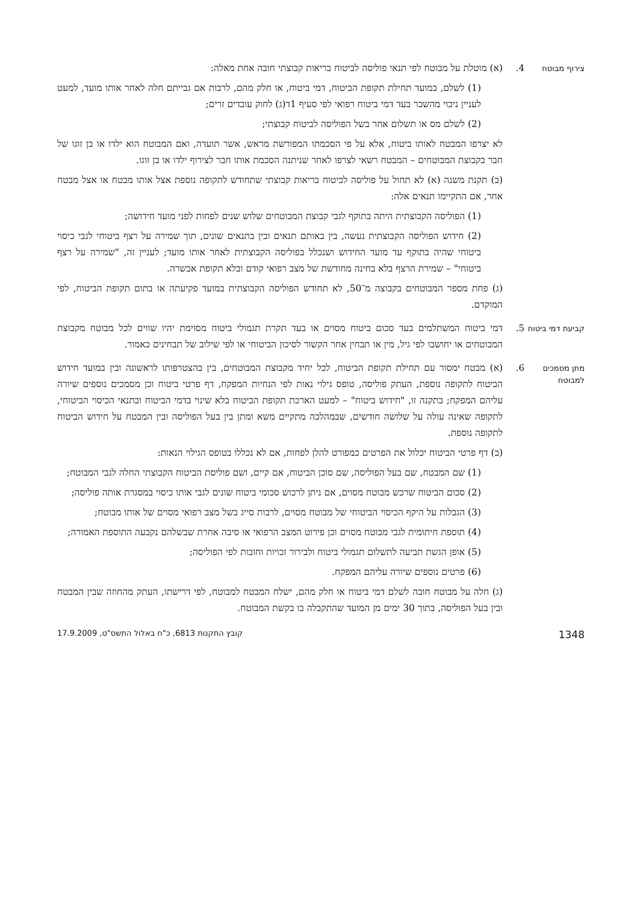צירוף מבוטח
4. (א) מוטלת על מבוטח לפי תנאי פוליסה לביטוח בריאות קבוצתי חובה אחת מאלה:
(1) לשלם, במועד תחילת תקופת הביטוח, דמי ביטוח, או חלק מהם, לרבות אם גבייתם חלה לאחר אותו מועד, למעט לעניין ניכוי מהשכר בעד דמי ביטוח רפואי לפי סעיף 1ד(ג) לחוק עובדים זרים;
(2) לשלם מס או תשלום אחר בשל הפוליסה לביטוח קבוצתי;
לא יצרפו המבטח לאותו ביטוח, אלא על פי הסכמתו המפורשת מראש, אשר תועדה, ואם המבוטח הוא ילדו או בן זוגו של חבר בקבוצת המבוטחים – המבטח רשאי לצרפו לאחר שניתנה הסכמת אותו חבר לצירוף ילדו או בן זוגו.
(ב) תקנת משנה (א) לא תחול על פוליסה לביטוח בריאות קבוצתי שתחודש לתקופה נוספת אצל אותו מבטח או אצל מבטח אחר, אם התקיימו תנאים אלה:
(1) הפוליסה הקבוצתית היתה בתוקף לגבי קבוצת המבוטחים שלוש שנים לפחות לפני מועד חידושה;
(2) חידוש הפוליסה הקבוצתית נעשה, בין באותם תנאים ובין בתנאים שונים, תוך שמירה על רצף ביטוחי לגבי כיסוי ביטוחי שהיה בתוקף עד מועד החידוש ושנכלל בפוליסה הקבוצתית לאחר אותו מועד; לעניין זה, "שמירה על רצף ביטוחי" – שמירת הרצף בלא בחינה מחודשת של מצב רפואי קודם ובלא תקופת אכשרה.
(ג) פחת מספר המבוטחים בקבוצה מ־50, לא תחודש הפוליסה הקבוצתית במועד פקיעתה או בתום תקופת הביטוח, לפי המוקדם.
קביעת דמי ביטוח
5. דמי ביטוח המשתלמים בעד סכום ביטוח מסוים או בעד תקרת תגמולי ביטוח מסוימת יהיו שווים לכל מבוטח מקבוצת המבוטחים או יחושבו לפי גיל, מין או תבחין אחר הקשור לסיכון הביטוחי או לפי שילוב של תבחינים כאמור.
מתן מסמכים למבוטח
6. (א) מבטח ימסור עם תחילת תקופת הביטוח, לכל יחיד מקבוצת המבוטחים, בין בהצטרפותו לראשונה ובין במועד חידוש הביטוח לתקופה נוספת, העתק פוליסה, טופס גילוי נאות לפי הנחיות המפקח, דף פרטי ביטוח וכן מסמכים נוספים שיורה עליהם המפקח; בתקנה זו, "חידוש ביטוח" – למעט הארכת תקופת הביטוח בלא שינוי בדמי הביטוח ובתנאי הכיסוי הביטוחי, לתקופה שאינה עולה על שלושה חודשים, שבמהלכה מתקיים משא ומתן בין בעל הפוליסה ובין המבטח על חידוש הביטוח לתקופה נוספת.
(ב) דף פרטי הביטוח יכלול את הפרטים כמפורט להלן לפחות, אם לא נכללו בטופס הגילוי הנאות:
(1) שם המבטח, שם בעל הפוליסה, שם סוכן הביטוח, אם קיים, ושם פוליסת הביטוח הקבוצתי החלה לגבי המבוטח;
(2) סכום הביטוח שרכש מבוטח מסוים, אם ניתן לרכוש סכומי ביטוח שונים לגבי אותו כיסוי במסגרת אותה פוליסה;
(3) הגבלות על היקף הכיסוי הביטוחי של מבוטח מסוים, לרבות סייג בשל מצב רפואי מסוים של אותו מבוטח;
(4) תוספת חיתומית לגבי מבוטח מסוים וכן פירוט המצב הרפואי או סיבה אחרת שבשלהם נקבעה התוספת האמורה;
(5) אופן הגשת תביעה לתשלום תגמולי ביטוח ולבירור זכויות וחובות לפי הפוליסה;
(6) פרטים נוספים שיורה עליהם המפקח.
(ג) חלה על מבוטח חובה לשלם דמי ביטוח או חלק מהם, ישלח המבטח למבוטח, לפי דרישתו, העתק מהחוזה שבין המבטח ובין בעל הפוליסה, בתוך 30 ימים מן המועד שהתקבלה בו בקשת המבוטח.
1348 קובץ התקנות 6813, כ"ח באלול התשס"ט, 17.9.2009